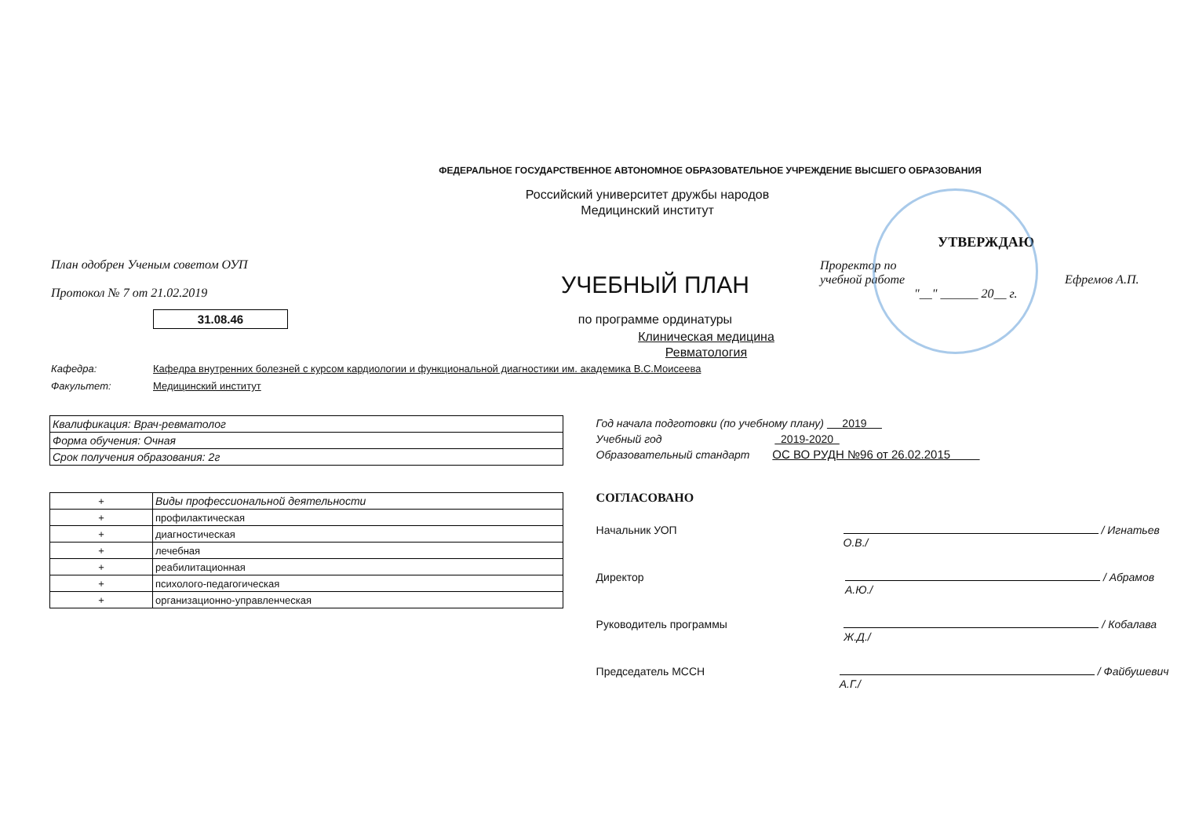ФЕДЕРАЛЬНОЕ ГОСУДАРСТВЕННОЕ АВТОНОМНОЕ ОБРАЗОВАТЕЛЬНОЕ УЧРЕЖДЕНИЕ ВЫСШЕГО ОБРАЗОВАНИЯ
Российский университет дружбы народов
Медицинский институт
План одобрен Ученым советом ОУП
Протокол № 7 от 21.02.2019
31.08.46
УЧЕБНЫЙ ПЛАН
по программе ординатуры
УТВЕРЖДАЮ
Проректор по
учебной работе Ефремов А.П.
"__" ______ 20__ г.
Клиническая медицина
Ревматология
Кафедра: Кафедра внутренних болезней с курсом кардиологии и функциональной диагностики им. академика В.С.Моисеева
Факультет: Медицинский институт
| Квалификация: Врач-ревматолог |
| Форма обучения: Очная |
| Срок получения образования: 2г |
| + | Виды профессиональной деятельности |
| + | профилактическая |
| + | диагностическая |
| + | лечебная |
| + | реабилитационная |
| + | психолого-педагогическая |
| + | организационно-управленческая |
Год начала подготовки (по учебному плану) 2019
Учебный год 2019-2020
Образовательный стандарт ОС ВО РУДН №96 от 26.02.2015
СОГЛАСОВАНО
Начальник УОП / Игнатьев О.В./
Директор / Абрамов А.Ю./
Руководитель программы / Кобалава Ж.Д./
Председатель МССН / Файбушевич А.Г./